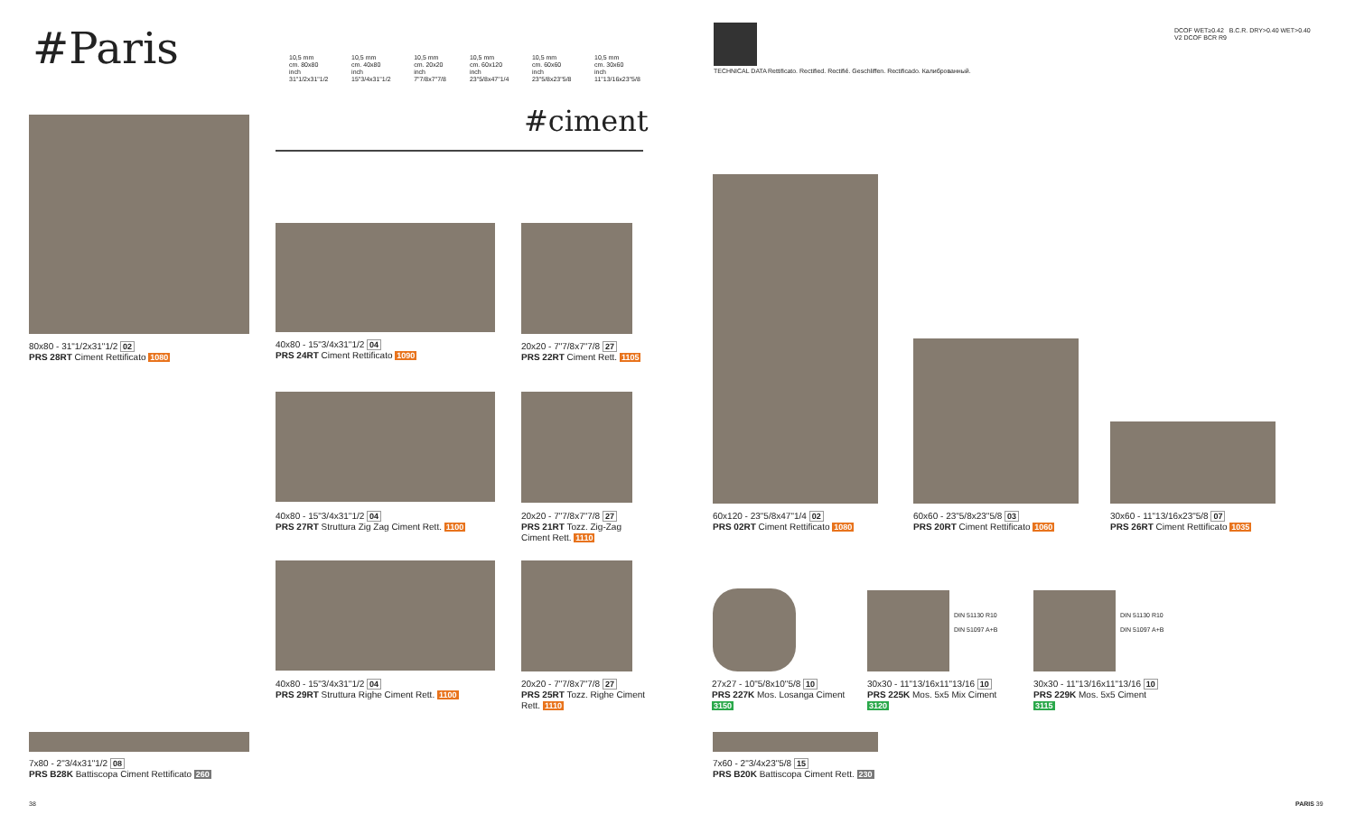#Paris
10,5 mm
cm. 80x80
inch 31"1/2x31"1/2
10,5 mm
cm. 40x80
inch 15"3/4x31"1/2
10,5 mm
cm. 20x20
inch 7"7/8x7"7/8
10,5 mm
cm. 60x120
inch 23"5/8x47"1/4
10,5 mm
cm. 60x60
inch 23"5/8x23"5/8
10,5 mm
cm. 30x60
inch 11"13/16x23"5/8
TECHNICAL DATA
Rettificato. Rectified. Rectifié. Geschliffen. Rectificado. Калиброванный.
DCOF WET≥0.42 B.C.R. DRY>0.40 WET>0.40
V2 DCOF BCR R9
#ciment
80x80 - 31"1/2x31"1/2 02
PRS 28RT Ciment Rettificato 1080
40x80 - 15"3/4x31"1/2 04
PRS 24RT Ciment Rettificato 1090
20x20 - 7"7/8x7"7/8 27
PRS 22RT Ciment Rett. 1105
40x80 - 15"3/4x31"1/2 04
PRS 27RT Struttura Zig Zag Ciment Rett. 1100
20x20 - 7"7/8x7"7/8 27
PRS 21RT Tozz. Zig-Zag Ciment Rett. 1110
40x80 - 15"3/4x31"1/2 04
PRS 29RT Struttura Righe Ciment Rett. 1100
20x20 - 7"7/8x7"7/8 27
PRS 25RT Tozz. Righe Ciment Rett. 1110
7x80 - 2"3/4x31"1/2 08
PRS B28K Battiscopa Ciment Rettificato 260
60x120 - 23"5/8x47"1/4 02
PRS 02RT Ciment Rettificato 1080
60x60 - 23"5/8x23"5/8 03
PRS 20RT Ciment Rettificato 1060
30x60 - 11"13/16x23"5/8 07
PRS 26RT Ciment Rettificato 1035
27x27 - 10"5/8x10"5/8 10
PRS 227K Mos. Losanga Ciment 3150
DIN 51130 R10
DIN 51097 A+B
30x30 - 11"13/16x11"13/16 10
PRS 225K Mos. 5x5 Mix Ciment 3120
DIN 51130 R10
DIN 51097 A+B
30x30 - 11"13/16x11"13/16 10
PRS 229K Mos. 5x5 Ciment 3115
7x60 - 2"3/4x23"5/8 15
PRS B20K Battiscopa Ciment Rett. 230
38 PARIS 39